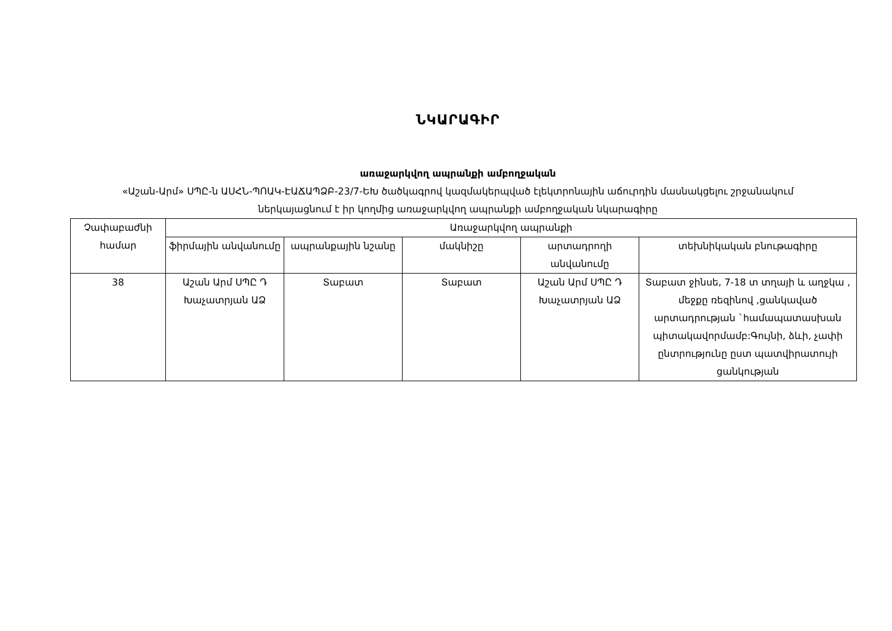ՆԿԱՐԱԳԻՐ
առաջարկվող ապրանքի ամբողջական
«Աշան-Արմ» ՍՊԸ-ն ԱՍՀՆ-ՊՈԱԿ-ԷԱՃԱՊՁԲ-23/7-ԵԽ ծածկագրով կազմակերպված էլեկտրոնային աճուրդին մասնակցելու շրջանակում ներկայացնում է իր կողմից առաջարկվող ապրանքի ամբողջական նկարագիրը
| Չափաբաժնի համար | Առաջարկվող ապրանքի | | | | |
| --- | --- | --- | --- | --- | --- |
| | ֆիրմային անվանումը | ապրանքային նշանը | մակնիշը | արտադրողի անվանումը | տեխնիկական բնութագիրը |
| 38 | Աշան Արմ ՍՊԸ Դ Խաչատրյան ԱՁ | Տաբատ | Տաբատ | Աշան Արմ ՍՊԸ Դ Խաչատրյան ԱՁ | Տաբատ ջինսե, 7-18 տ տղայի և աղջկա , մեջքը ռեզինով ,ցանկաված արտադրության `համապատասխան պիտակավորմամբ:Գույնի, ձևի, չափի ընտրությունը ըստ պատվիրատույի ցանկության |